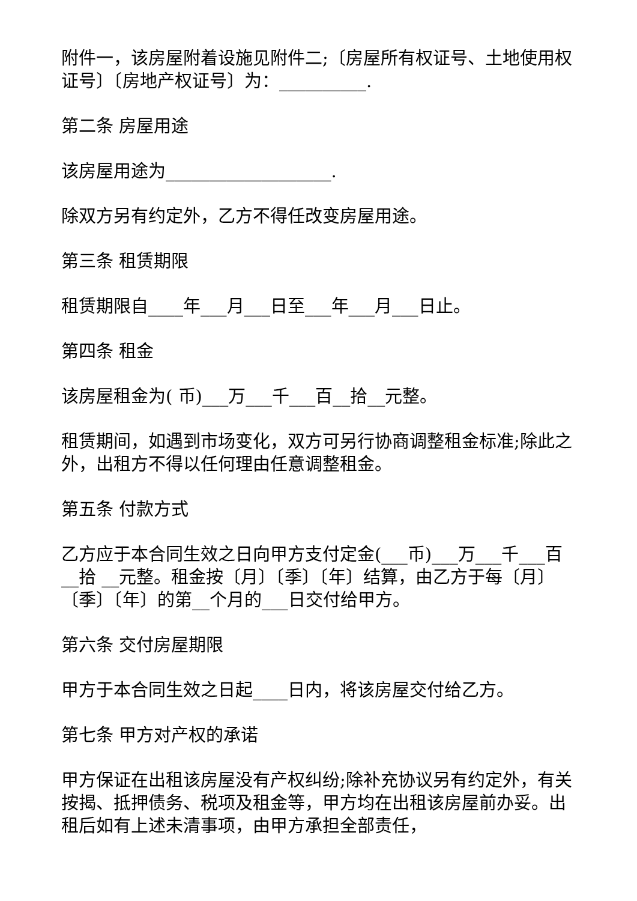附件一，该房屋附着设施见附件二;〔房屋所有权证号、土地使用权证号〕〔房地产权证号〕为：__________.
第二条 房屋用途
该房屋用途为___________________.
除双方另有约定外，乙方不得任改变房屋用途。
第三条 租赁期限
租赁期限自____年___月___日至___年___月___日止。
第四条 租金
该房屋租金为( 币)___万___千___百__拾__元整。
租赁期间，如遇到市场变化，双方可另行协商调整租金标准;除此之外，出租方不得以任何理由任意调整租金。
第五条 付款方式
乙方应于本合同生效之日向甲方支付定金(___币)___万___千___百__拾 __元整。租金按〔月〕〔季〕〔年〕结算，由乙方于每〔月〕〔季〕〔年〕的第__个月的___日交付给甲方。
第六条 交付房屋期限
甲方于本合同生效之日起____日内，将该房屋交付给乙方。
第七条 甲方对产权的承诺
甲方保证在出租该房屋没有产权纠纷;除补充协议另有约定外，有关按揭、抵押债务、税项及租金等，甲方均在出租该房屋前办妥。出租后如有上述未清事项，由甲方承担全部责任，